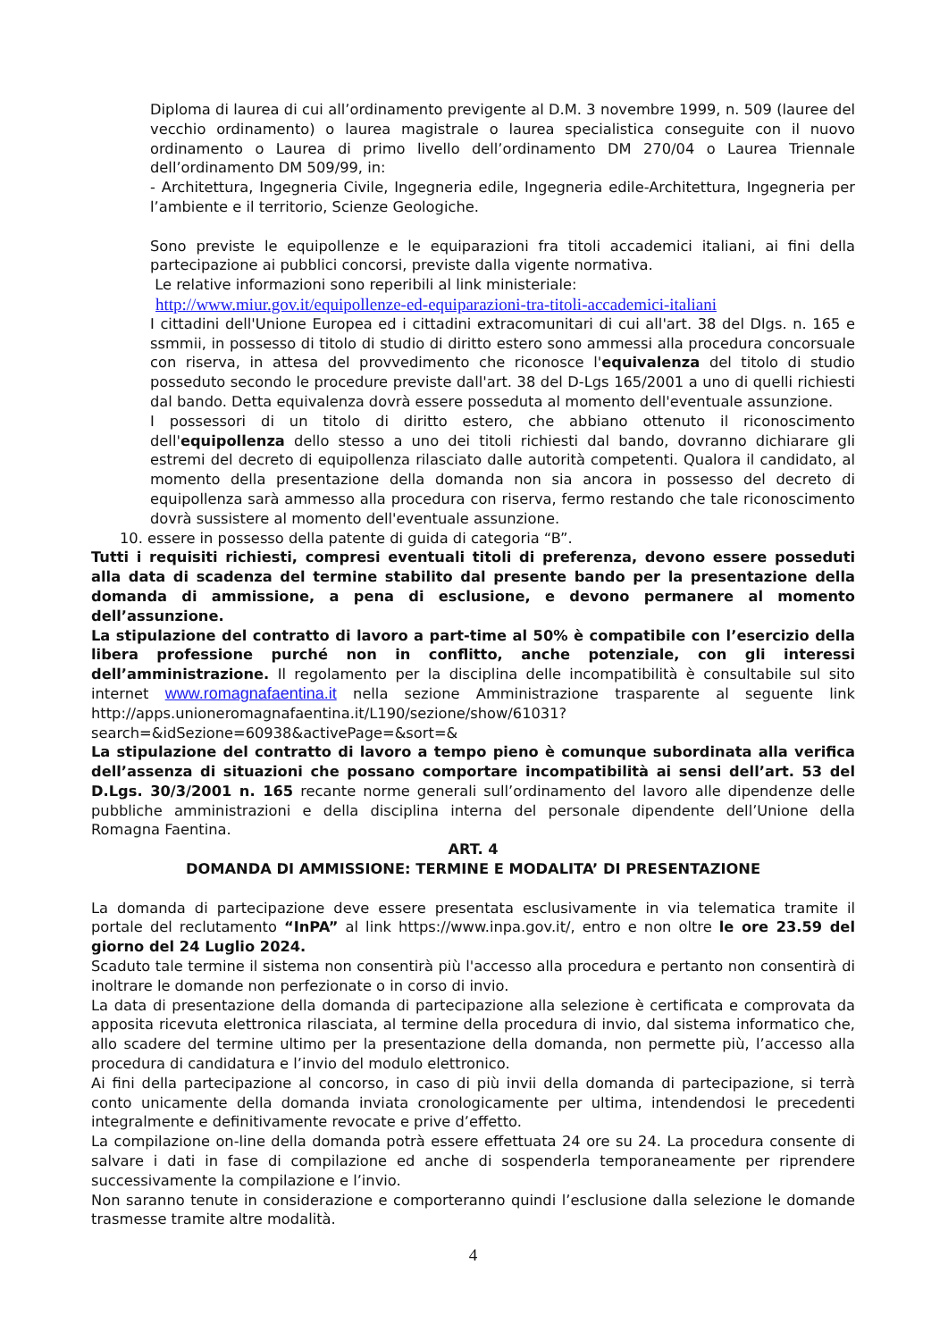Diploma di laurea di cui all’ordinamento previgente al D.M. 3 novembre 1999, n. 509 (lauree del vecchio ordinamento) o laurea magistrale o laurea specialistica conseguite con il nuovo ordinamento o Laurea di primo livello dell’ordinamento DM 270/04 o Laurea Triennale dell’ordinamento DM 509/99, in:
- Architettura, Ingegneria Civile, Ingegneria edile, Ingegneria edile-Architettura, Ingegneria per l’ambiente e il territorio, Scienze Geologiche.
Sono previste le equipollenze e le equiparazioni fra titoli accademici italiani, ai fini della partecipazione ai pubblici concorsi, previste dalla vigente normativa.
Le relative informazioni sono reperibili al link ministeriale:
http://www.miur.gov.it/equipollenze-ed-equiparazioni-tra-titoli-accademici-italiani
I cittadini dell'Unione Europea ed i cittadini extracomunitari di cui all'art. 38 del Dlgs. n. 165 e ssmmii, in possesso di titolo di studio di diritto estero sono ammessi alla procedura concorsuale con riserva, in attesa del provvedimento che riconosce l'equivalenza del titolo di studio posseduto secondo le procedure previste dall'art. 38 del D-Lgs 165/2001 a uno di quelli richiesti dal bando. Detta equivalenza dovrà essere posseduta al momento dell'eventuale assunzione.
I possessori di un titolo di diritto estero, che abbiano ottenuto il riconoscimento dell'equipollenza dello stesso a uno dei titoli richiesti dal bando, dovranno dichiarare gli estremi del decreto di equipollenza rilasciato dalle autorità competenti. Qualora il candidato, al momento della presentazione della domanda non sia ancora in possesso del decreto di equipollenza sarà ammesso alla procedura con riserva, fermo restando che tale riconoscimento dovrà sussistere al momento dell'eventuale assunzione.
10. essere in possesso della patente di guida di categoria “B”.
Tutti i requisiti richiesti, compresi eventuali titoli di preferenza, devono essere posseduti alla data di scadenza del termine stabilito dal presente bando per la presentazione della domanda di ammissione, a pena di esclusione, e devono permanere al momento dell’assunzione.
La stipulazione del contratto di lavoro a part-time al 50% è compatibile con l’esercizio della libera professione purché non in conflitto, anche potenziale, con gli interessi dell’amministrazione. Il regolamento per la disciplina delle incompatibilità è consultabile sul sito internet www.romagnafaentina.it nella sezione Amministrazione trasparente al seguente link http://apps.unioneromagnafaentina.it/L190/sezione/show/61031?
search=&idSezione=60938&activePage=&sort=&
La stipulazione del contratto di lavoro a tempo pieno è comunque subordinata alla verifica dell’assenza di situazioni che possano comportare incompatibilità ai sensi dell’art. 53 del D.Lgs. 30/3/2001 n. 165 recante norme generali sull’ordinamento del lavoro alle dipendenze delle pubbliche amministrazioni e della disciplina interna del personale dipendente dell’Unione della Romagna Faentina.
ART. 4
DOMANDA DI AMMISSIONE: TERMINE E MODALITA’ DI PRESENTAZIONE
La domanda di partecipazione deve essere presentata esclusivamente in via telematica tramite il portale del reclutamento “InPA” al link https://www.inpa.gov.it/, entro e non oltre le ore 23.59 del giorno del 24 Luglio 2024.
Scaduto tale termine il sistema non consentirà più l'accesso alla procedura e pertanto non consentirà di inoltrare le domande non perfezionate o in corso di invio.
La data di presentazione della domanda di partecipazione alla selezione è certificata e comprovata da apposita ricevuta elettronica rilasciata, al termine della procedura di invio, dal sistema informatico che, allo scadere del termine ultimo per la presentazione della domanda, non permette più, l’accesso alla procedura di candidatura e l’invio del modulo elettronico.
Ai fini della partecipazione al concorso, in caso di più invii della domanda di partecipazione, si terrà conto unicamente della domanda inviata cronologicamente per ultima, intendendosi le precedenti integralmente e definitivamente revocate e prive d’effetto.
La compilazione on-line della domanda potrà essere effettuata 24 ore su 24. La procedura consente di salvare i dati in fase di compilazione ed anche di sospenderla temporaneamente per riprendere successivamente la compilazione e l’invio.
Non saranno tenute in considerazione e comporteranno quindi l’esclusione dalla selezione le domande trasmesse tramite altre modalità.
4